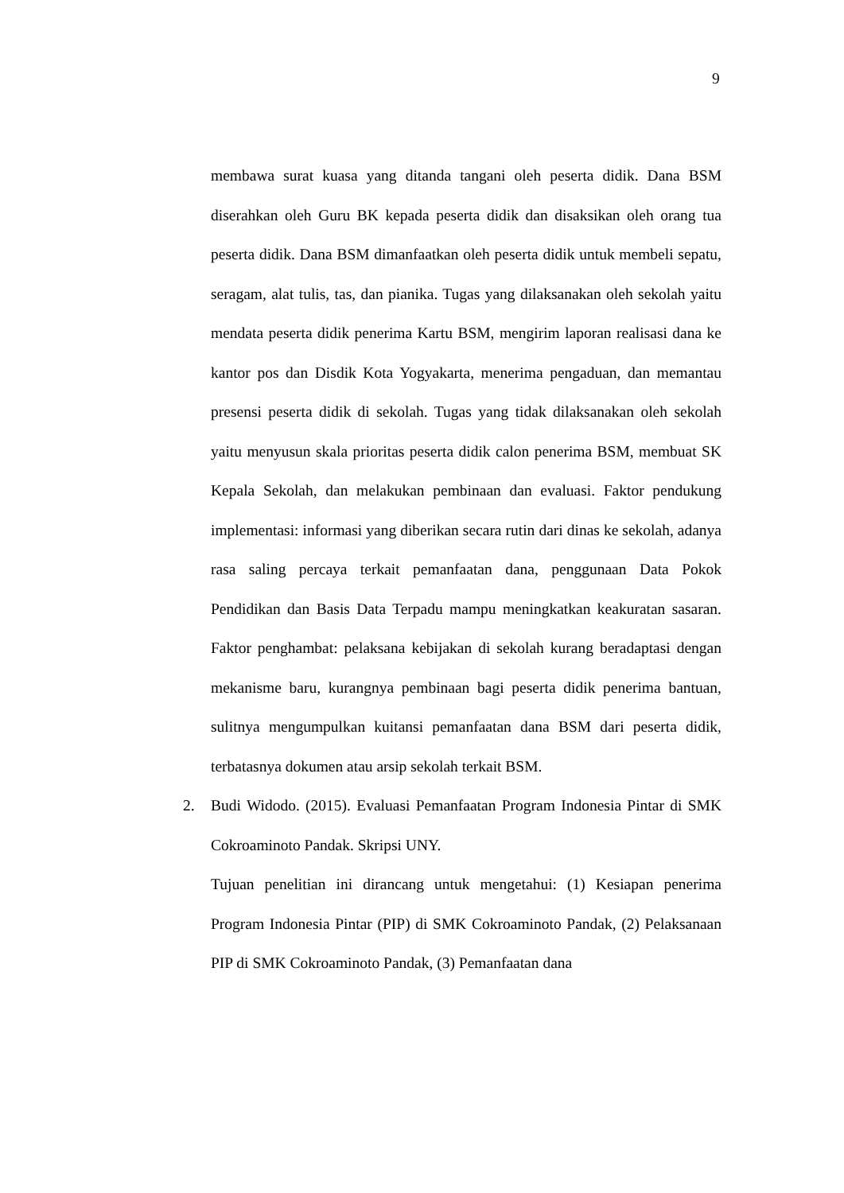9
membawa surat kuasa yang ditanda tangani oleh peserta didik. Dana BSM diserahkan oleh Guru BK kepada peserta didik dan disaksikan oleh orang tua peserta didik. Dana BSM dimanfaatkan oleh peserta didik untuk membeli sepatu, seragam, alat tulis, tas, dan pianika. Tugas yang dilaksanakan oleh sekolah yaitu mendata peserta didik penerima Kartu BSM, mengirim laporan realisasi dana ke kantor pos dan Disdik Kota Yogyakarta, menerima pengaduan, dan memantau presensi peserta didik di sekolah. Tugas yang tidak dilaksanakan oleh sekolah yaitu menyusun skala prioritas peserta didik calon penerima BSM, membuat SK Kepala Sekolah, dan melakukan pembinaan dan evaluasi. Faktor pendukung implementasi: informasi yang diberikan secara rutin dari dinas ke sekolah, adanya rasa saling percaya terkait pemanfaatan dana, penggunaan Data Pokok Pendidikan dan Basis Data Terpadu mampu meningkatkan keakuratan sasaran. Faktor penghambat: pelaksana kebijakan di sekolah kurang beradaptasi dengan mekanisme baru, kurangnya pembinaan bagi peserta didik penerima bantuan, sulitnya mengumpulkan kuitansi pemanfaatan dana BSM dari peserta didik, terbatasnya dokumen atau arsip sekolah terkait BSM.
2. Budi Widodo. (2015). Evaluasi Pemanfaatan Program Indonesia Pintar di SMK Cokroaminoto Pandak. Skripsi UNY.
Tujuan penelitian ini dirancang untuk mengetahui: (1) Kesiapan penerima Program Indonesia Pintar (PIP) di SMK Cokroaminoto Pandak, (2) Pelaksanaan PIP di SMK Cokroaminoto Pandak, (3) Pemanfaatan dana